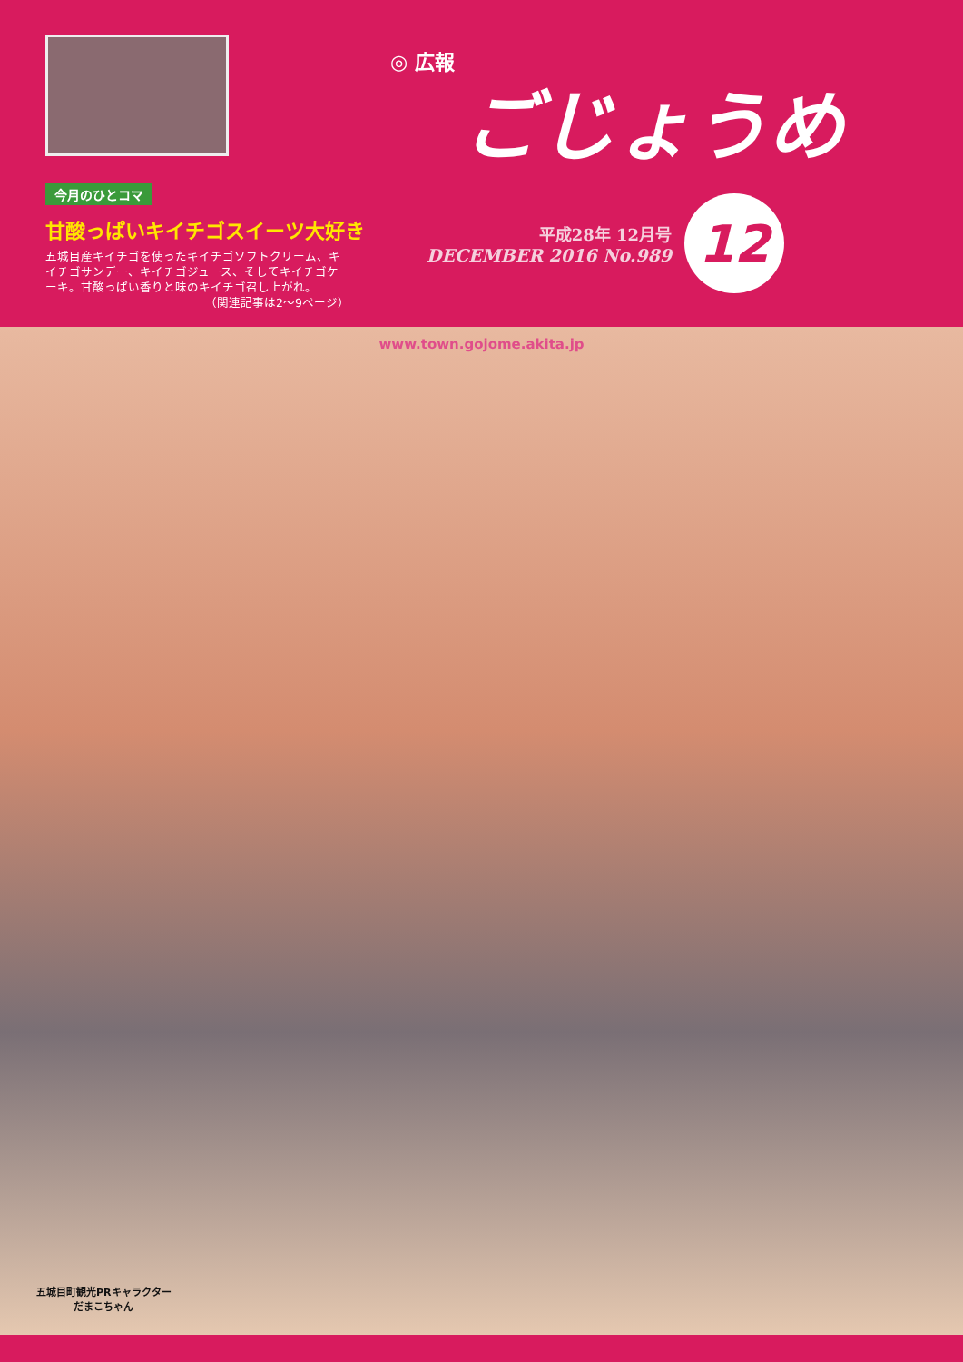今月のひとコマ
甘酸っぱいキイチゴスイーツ大好き
五城目産キイチゴを使ったキイチゴソフトクリーム、キイチゴサンデー、キイチゴジュース、そしてキイチゴケーキ。甘酸っぱい香りと味のキイチゴ召し上がれ。
（関連記事は2～9ページ）
◎ 広報
ごじょうめ
平成28年 12月号
DECEMBER 2016 No.989
12
www.town.gojome.akita.jp
五城目町観光PRキャラクター
だまこちゃん